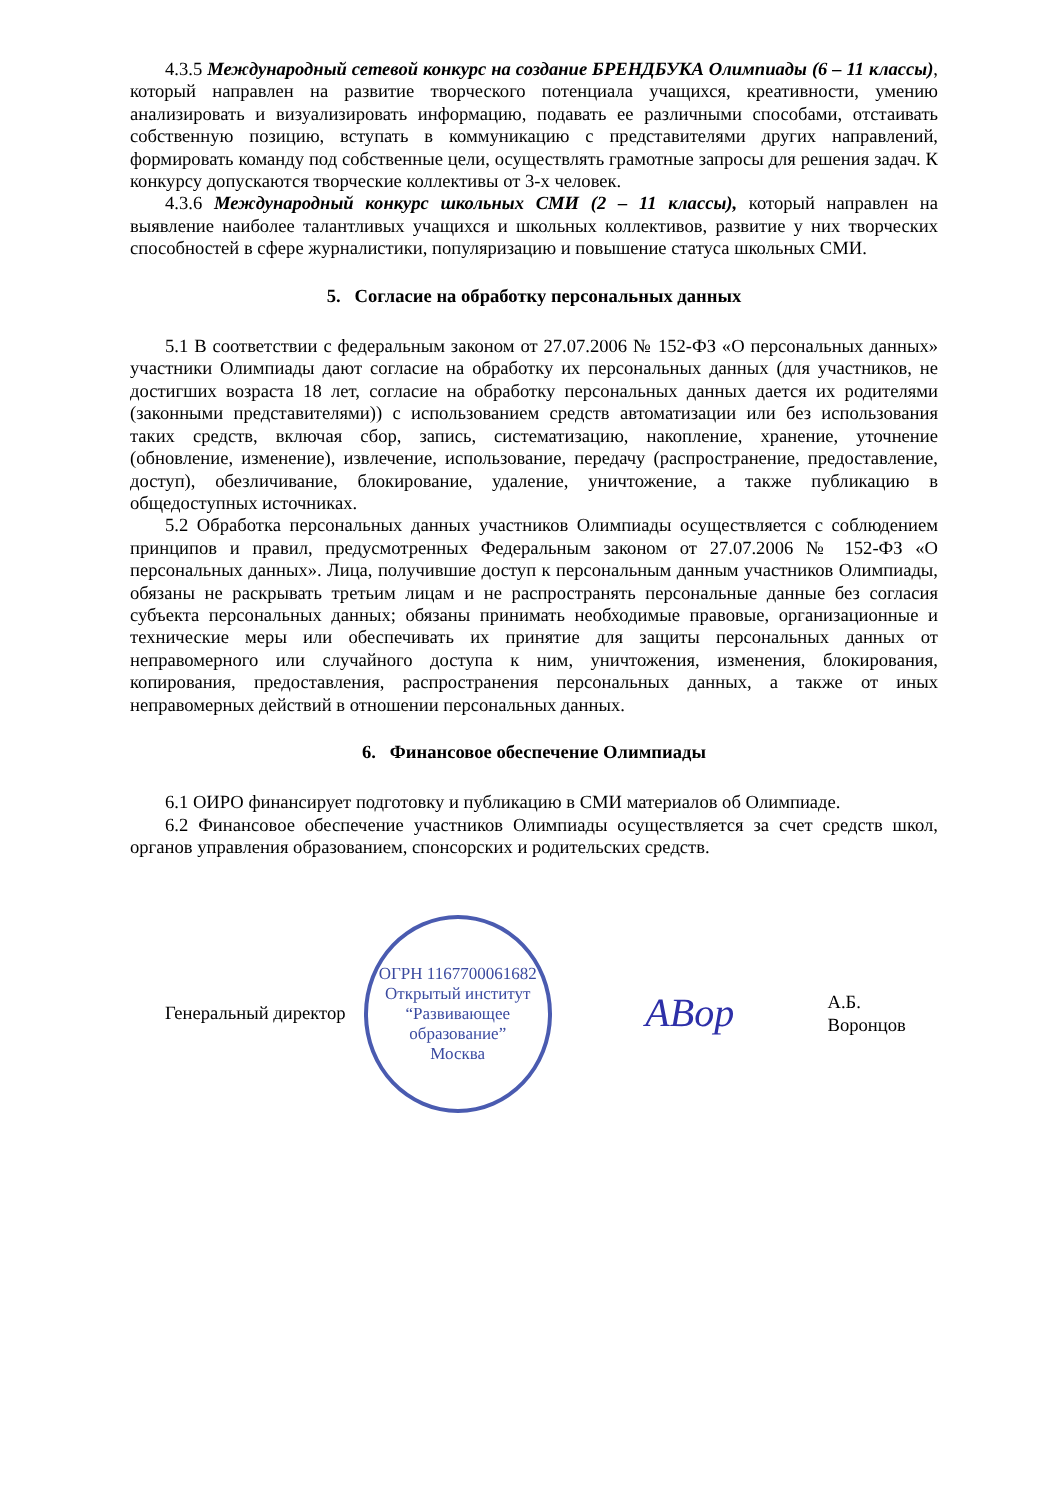4.3.5 Международный сетевой конкурс на создание БРЕНДБУКА Олимпиады (6 – 11 классы), который направлен на развитие творческого потенциала учащихся, креативности, умению анализировать и визуализировать информацию, подавать ее различными способами, отстаивать собственную позицию, вступать в коммуникацию с представителями других направлений, формировать команду под собственные цели, осуществлять грамотные запросы для решения задач. К конкурсу допускаются творческие коллективы от 3-х человек.
4.3.6 Международный конкурс школьных СМИ (2 – 11 классы), который направлен на выявление наиболее талантливых учащихся и школьных коллективов, развитие у них творческих способностей в сфере журналистики, популяризацию и повышение статуса школьных СМИ.
5. Согласие на обработку персональных данных
5.1 В соответствии с федеральным законом от 27.07.2006 № 152-ФЗ «О персональных данных» участники Олимпиады дают согласие на обработку их персональных данных (для участников, не достигших возраста 18 лет, согласие на обработку персональных данных дается их родителями (законными представителями)) с использованием средств автоматизации или без использования таких средств, включая сбор, запись, систематизацию, накопление, хранение, уточнение (обновление, изменение), извлечение, использование, передачу (распространение, предоставление, доступ), обезличивание, блокирование, удаление, уничтожение, а также публикацию в общедоступных источниках.
5.2 Обработка персональных данных участников Олимпиады осуществляется с соблюдением принципов и правил, предусмотренных Федеральным законом от 27.07.2006 № 152-ФЗ «О персональных данных». Лица, получившие доступ к персональным данным участников Олимпиады, обязаны не раскрывать третьим лицам и не распространять персональные данные без согласия субъекта персональных данных; обязаны принимать необходимые правовые, организационные и технические меры или обеспечивать их принятие для защиты персональных данных от неправомерного или случайного доступа к ним, уничтожения, изменения, блокирования, копирования, предоставления, распространения персональных данных, а также от иных неправомерных действий в отношении персональных данных.
6. Финансовое обеспечение Олимпиады
6.1 ОИРО финансирует подготовку и публикацию в СМИ материалов об Олимпиаде.
6.2 Финансовое обеспечение участников Олимпиады осуществляется за счет средств школ, органов управления образованием, спонсорских и родительских средств.
Генеральный директор
ОГРН 1167700061682
Открытый институт
“Развивающее
образование”
Москва
АВор
А.Б. Воронцов